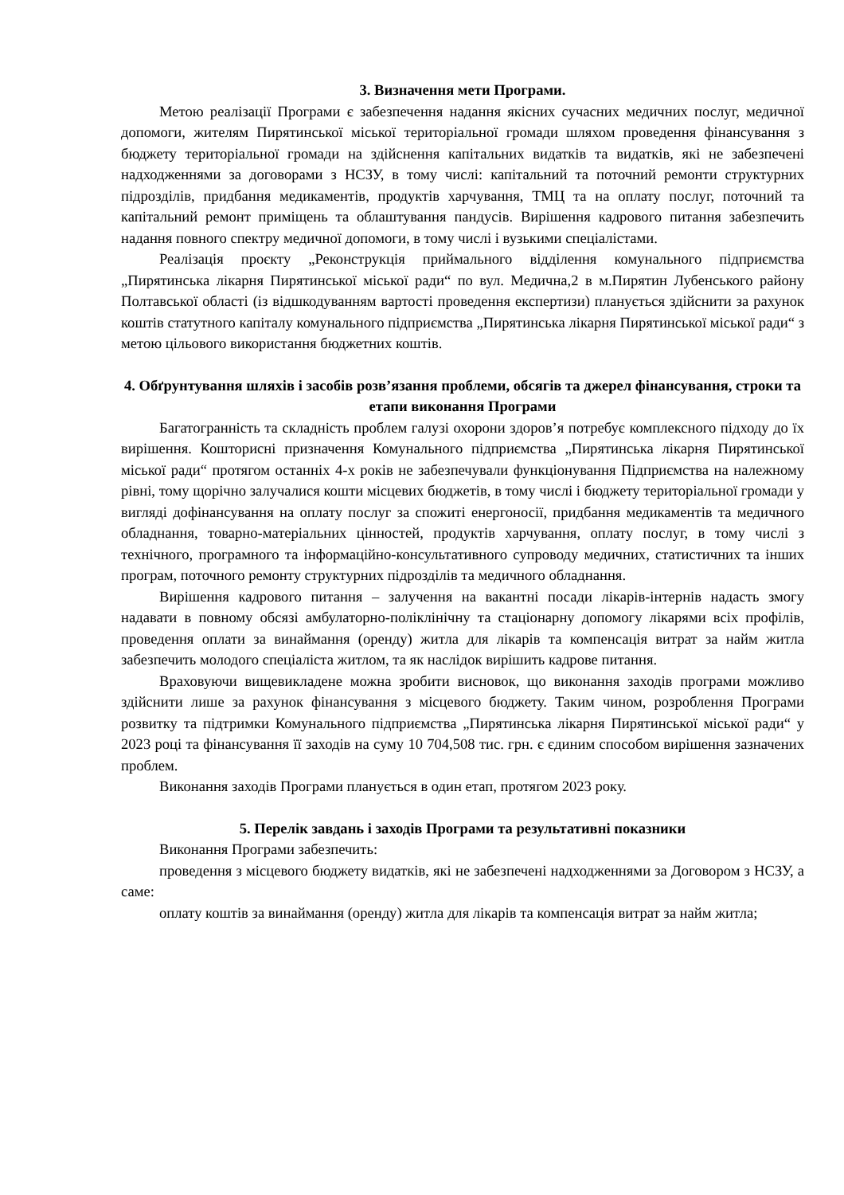3. Визначення мети Програми.
Метою реалізації Програми є забезпечення надання якісних сучасних медичних послуг, медичної допомоги, жителям Пирятинської міської територіальної громади шляхом проведення фінансування з бюджету територіальної громади на здійснення капітальних видатків та видатків, які не забезпечені надходженнями за договорами з НСЗУ, в тому числі: капітальний та поточний ремонти структурних підрозділів, придбання медикаментів, продуктів харчування, ТМЦ та на оплату послуг, поточний та капітальний ремонт приміщень та облаштування пандусів. Вирішення кадрового питання забезпечить надання повного спектру медичної допомоги, в тому числі і вузькими спеціалістами.
Реалізація проєкту „Реконструкція приймального відділення комунального підприємства „Пирятинська лікарня Пирятинської міської ради“ по вул. Медична,2 в м.Пирятин Лубенського району Полтавської області (із відшкодуванням вартості проведення експертизи) планується здійснити за рахунок коштів статутного капіталу комунального підприємства „Пирятинська лікарня Пирятинської міської ради“ з метою цільового використання бюджетних коштів.
4. Обґрунтування шляхів і засобів розв’язання проблеми, обсягів та джерел фінансування, строки та етапи виконання Програми
Багатогранність та складність проблем галузі охорони здоров’я потребує комплексного підходу до їх вирішення. Кошторисні призначення Комунального підприємства „Пирятинська лікарня Пирятинської міської ради“ протягом останніх 4-х років не забезпечували функціонування Підприємства на належному рівні, тому щорічно залучалися кошти місцевих бюджетів, в тому числі і бюджету територіальної громади у вигляді дофінансування на оплату послуг за спожиті енергоносії, придбання медикаментів та медичного обладнання, товарно-матеріальних цінностей, продуктів харчування, оплату послуг, в тому числі з технічного, програмного та інформаційно-консультативного супроводу медичних, статистичних та інших програм, поточного ремонту структурних підрозділів та медичного обладнання.
Вирішення кадрового питання – залучення на вакантні посади лікарів-інтернів надасть змогу надавати в повному обсязі амбулаторно-поліклінічну та стаціонарну допомогу лікарями всіх профілів, проведення оплати за винаймання (оренду) житла для лікарів та компенсація витрат за найм житла забезпечить молодого спеціаліста житлом, та як наслідок вирішить кадрове питання.
Враховуючи вищевикладене можна зробити висновок, що виконання заходів програми можливо здійснити лише за рахунок фінансування з місцевого бюджету. Таким чином, розроблення Програми розвитку та підтримки Комунального підприємства „Пирятинська лікарня Пирятинської міської ради“ у 2023 році та фінансування її заходів на суму 10 704,508 тис. грн. є єдиним способом вирішення зазначених проблем.
Виконання заходів Програми планується в один етап, протягом 2023 року.
5. Перелік завдань і заходів Програми та результативні показники
Виконання Програми забезпечить:
проведення з місцевого бюджету видатків, які не забезпечені надходженнями за Договором з НСЗУ, а саме:
оплату коштів за винаймання (оренду) житла для лікарів та компенсація витрат за найм житла;